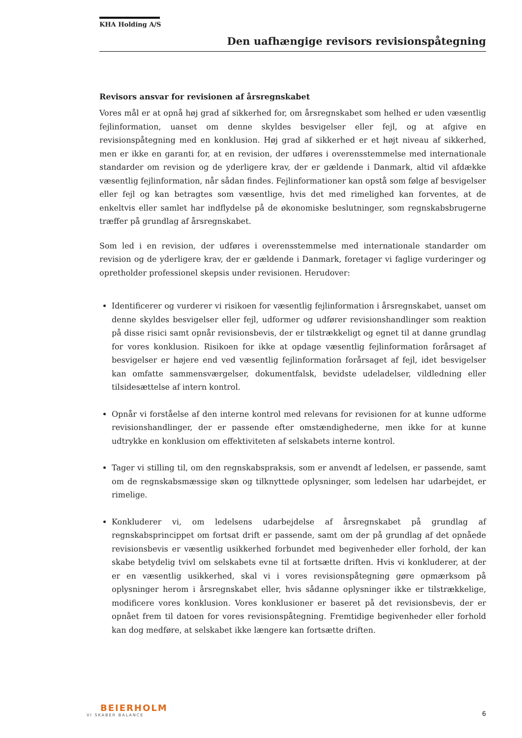KHA Holding A/S
Den uafhængige revisors revisionspåtegning
Revisors ansvar for revisionen af årsregnskabet
Vores mål er at opnå høj grad af sikkerhed for, om årsregnskabet som helhed er uden væsentlig fejlinformation, uanset om denne skyldes besvigelser eller fejl, og at afgive en revisionspåtegning med en konklusion. Høj grad af sikkerhed er et højt niveau af sikkerhed, men er ikke en garanti for, at en revision, der udføres i overensstemmelse med internationale standarder om revision og de yderligere krav, der er gældende i Danmark, altid vil afdække væsentlig fejlinformation, når sådan findes. Fejlinformationer kan opstå som følge af besvigelser eller fejl og kan betragtes som væsentlige, hvis det med rimelighed kan forventes, at de enkeltvis eller samlet har indflydelse på de økonomiske beslutninger, som regnskabsbrugerne træffer på grundlag af årsregnskabet.
Som led i en revision, der udføres i overensstemmelse med internationale standarder om revision og de yderligere krav, der er gældende i Danmark, foretager vi faglige vurderinger og opretholder professionel skepsis under revisionen. Herudover:
Identificerer og vurderer vi risikoen for væsentlig fejlinformation i årsregnskabet, uanset om denne skyldes besvigelser eller fejl, udformer og udfører revisionshandlinger som reaktion på disse risici samt opnår revisionsbevis, der er tilstrækkeligt og egnet til at danne grundlag for vores konklusion. Risikoen for ikke at opdage væsentlig fejlinformation forårsaget af besvigelser er højere end ved væsentlig fejlinformation forårsaget af fejl, idet besvigelser kan omfatte sammensværgelser, dokumentfalsk, bevidste udeladelser, vildledning eller tilsidesættelse af intern kontrol.
Opnår vi forståelse af den interne kontrol med relevans for revisionen for at kunne udforme revisionshandlinger, der er passende efter omstændighederne, men ikke for at kunne udtrykke en konklusion om effektiviteten af selskabets interne kontrol.
Tager vi stilling til, om den regnskabspraksis, som er anvendt af ledelsen, er passende, samt om de regnskabsmæssige skøn og tilknyttede oplysninger, som ledelsen har udarbejdet, er rimelige.
Konkluderer vi, om ledelsens udarbejdelse af årsregnskabet på grundlag af regnskabsprincippet om fortsat drift er passende, samt om der på grundlag af det opnåede revisionsbevis er væsentlig usikkerhed forbundet med begivenheder eller forhold, der kan skabe betydelig tvivl om selskabets evne til at fortsætte driften. Hvis vi konkluderer, at der er en væsentlig usikkerhed, skal vi i vores revisionspåtegning gøre opmærksom på oplysninger herom i årsregnskabet eller, hvis sådanne oplysninger ikke er tilstrækkelige, modificere vores konklusion. Vores konklusioner er baseret på det revisionsbevis, der er opnået frem til datoen for vores revisionspåtegning. Fremtidige begivenheder eller forhold kan dog medføre, at selskabet ikke længere kan fortsætte driften.
BEIERHOLM
VI SKABER BALANCE
6